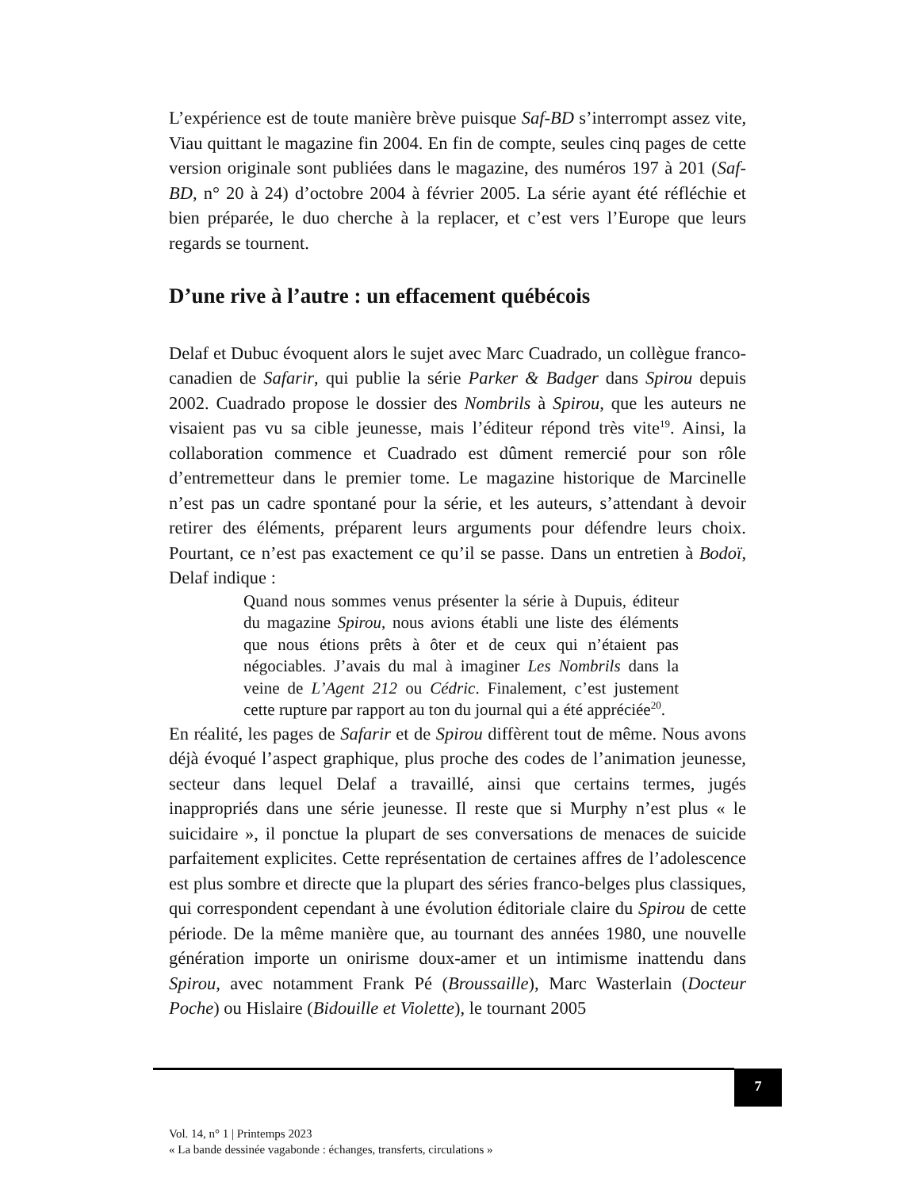L’expérience est de toute manière brève puisque Saf-BD s’interrompt assez vite, Viau quittant le magazine fin 2004. En fin de compte, seules cinq pages de cette version originale sont publiées dans le magazine, des numéros 197 à 201 (Saf-BD, n° 20 à 24) d’octobre 2004 à février 2005. La série ayant été réfléchie et bien préparée, le duo cherche à la replacer, et c’est vers l’Europe que leurs regards se tournent.
D’une rive à l’autre : un effacement québécois
Delaf et Dubuc évoquent alors le sujet avec Marc Cuadrado, un collègue franco-canadien de Safarir, qui publie la série Parker & Badger dans Spirou depuis 2002. Cuadrado propose le dossier des Nombrils à Spirou, que les auteurs ne visaient pas vu sa cible jeunesse, mais l’éditeur répond très vite<sup>19</sup>. Ainsi, la collaboration commence et Cuadrado est dûment remercié pour son rôle d’entremetteur dans le premier tome. Le magazine historique de Marcinelle n’est pas un cadre spontané pour la série, et les auteurs, s’attendant à devoir retirer des éléments, préparent leurs arguments pour défendre leurs choix. Pourtant, ce n’est pas exactement ce qu’il se passe. Dans un entretien à Bodoï, Delaf indique :
Quand nous sommes venus présenter la série à Dupuis, éditeur du magazine Spirou, nous avions établi une liste des éléments que nous étions prêts à ôter et de ceux qui n’étaient pas négociables. J’avais du mal à imaginer Les Nombrils dans la veine de L’Agent 212 ou Cédric. Finalement, c’est justement cette rupture par rapport au ton du journal qui a été appréciée<sup>20</sup>.
En réalité, les pages de Safarir et de Spirou diffèrent tout de même. Nous avons déjà évoqué l’aspect graphique, plus proche des codes de l’animation jeunesse, secteur dans lequel Delaf a travaillé, ainsi que certains termes, jugés inappropriés dans une série jeunesse. Il reste que si Murphy n’est plus « le suicidaire », il ponctue la plupart de ses conversations de menaces de suicide parfaitement explicites. Cette représentation de certaines affres de l’adolescence est plus sombre et directe que la plupart des séries franco-belges plus classiques, qui correspondent cependant à une évolution éditoriale claire du Spirou de cette période. De la même manière que, au tournant des années 1980, une nouvelle génération importe un onirisme doux-amer et un intimisme inattendu dans Spirou, avec notamment Frank Pé (Broussaille), Marc Wasterlain (Docteur Poche) ou Hislaire (Bidouille et Violette), le tournant 2005
7
Vol. 14, n° 1 | Printemps 2023
« La bande dessinée vagabonde : échanges, transferts, circulations »